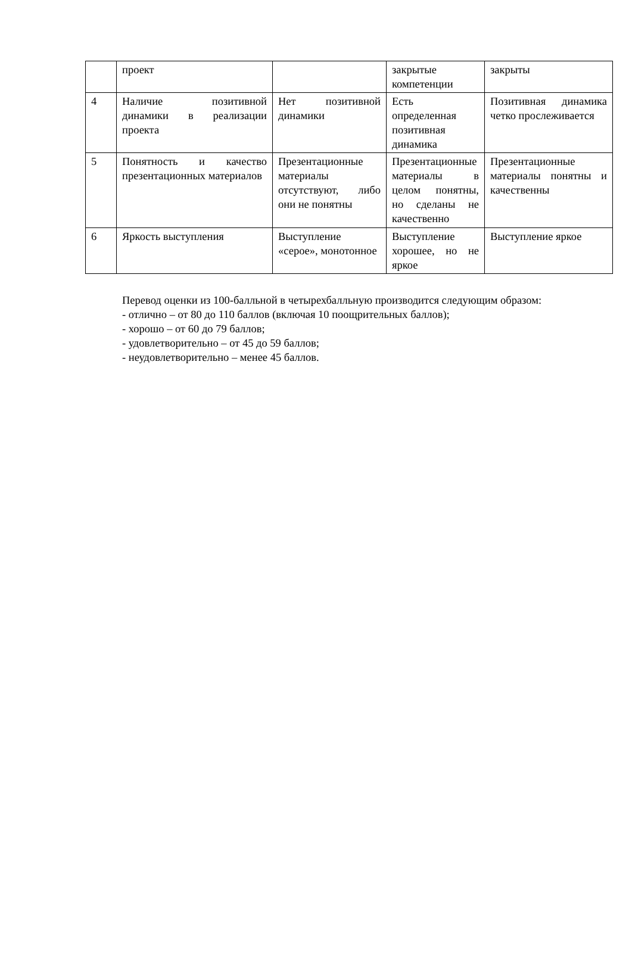| | проект | | закрытые компетенции | закрыты |
| 4 | Наличие позитивной динамики в реализации проекта | Нет позитивной динамики | Есть определенная позитивная динамика | Позитивная динамика четко прослеживается |
| 5 | Понятность и качество презентационных материалов | Презентационные материалы отсутствуют, либо они не понятны | Презентационные материалы в целом понятны, но сделаны не качественно | Презентационные материалы понятны и качественны |
| 6 | Яркость выступления | Выступление «серое», монотонное | Выступление хорошее, но не яркое | Выступление яркое |
Перевод оценки из 100-балльной в четырехбалльную производится следующим образом:
- отлично – от 80 до 110 баллов (включая 10 поощрительных баллов);
- хорошо – от 60 до 79 баллов;
- удовлетворительно – от 45 до 59 баллов;
- неудовлетворительно – менее 45 баллов.